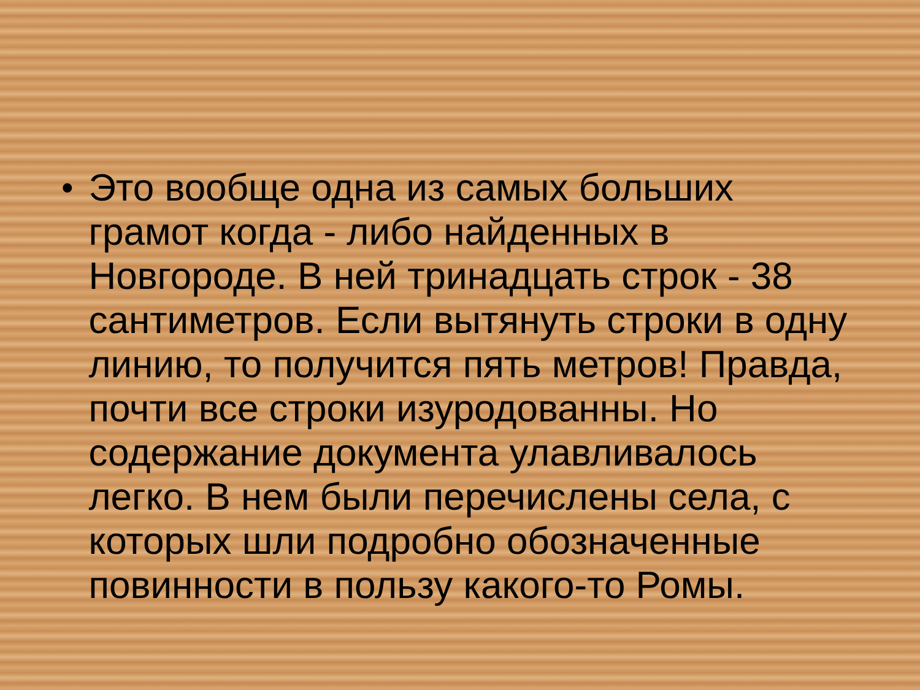• Это вообще одна из самых больших грамот когда - либо найденных в Новгороде. В ней тринадцать строк - 38 сантиметров. Если вытянуть строки в одну линию, то получится пять метров! Правда, почти все строки изуродованны. Но содержание документа улавливалось легко. В нем были перечислены села, с которых шли подробно обозначенные повинности в пользу какого-то Ромы.